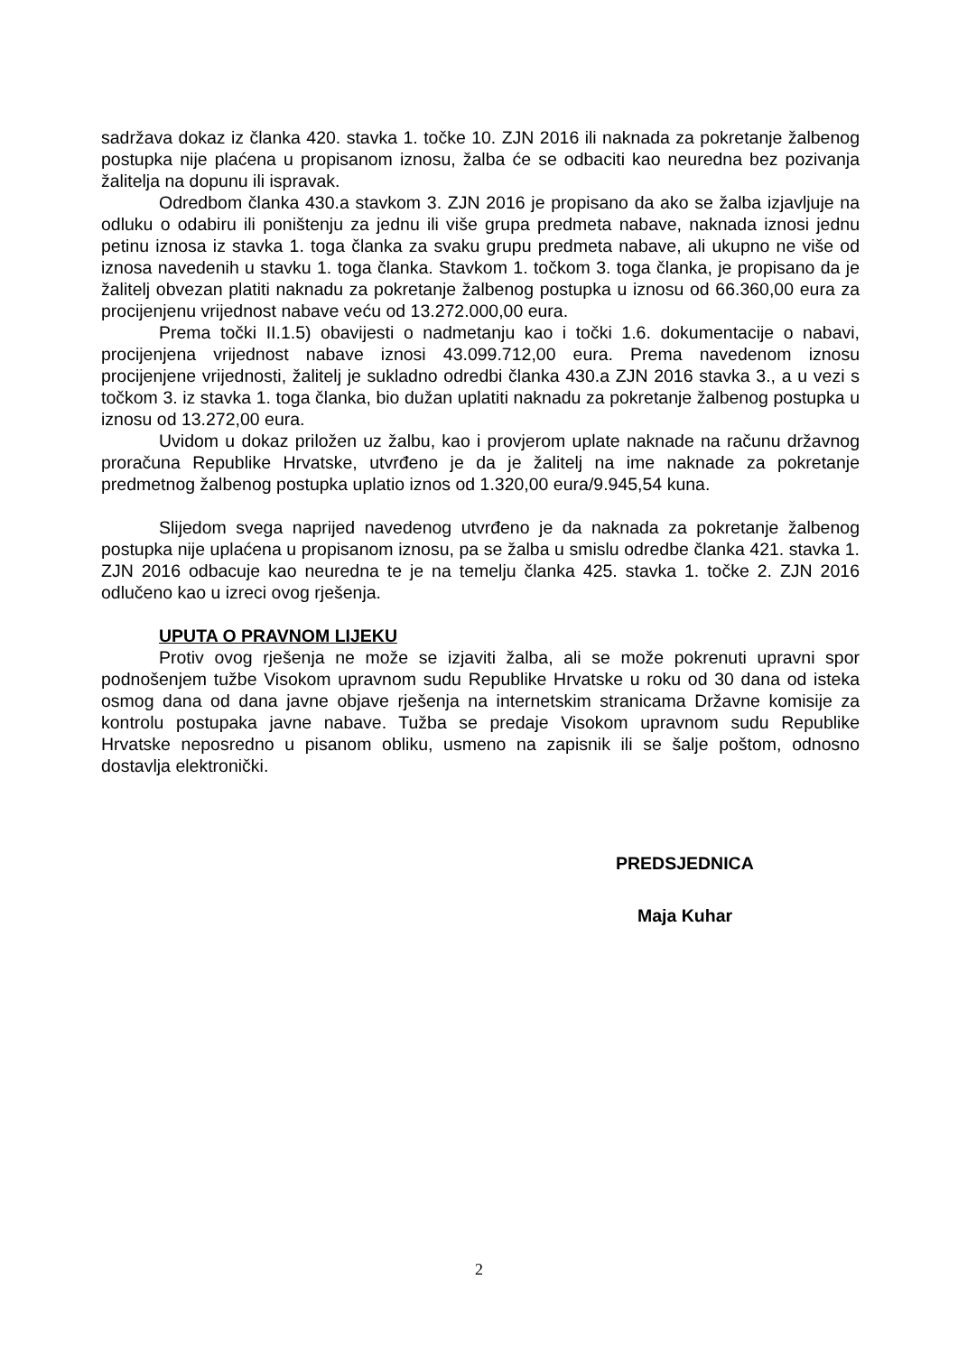sadržava dokaz iz članka 420. stavka 1. točke 10. ZJN 2016 ili naknada za pokretanje žalbenog postupka nije plaćena u propisanom iznosu, žalba će se odbaciti kao neuredna bez pozivanja žalitelja na dopunu ili ispravak.
Odredbom članka 430.a stavkom 3. ZJN 2016 je propisano da ako se žalba izjavljuje na odluku o odabiru ili poništenju za jednu ili više grupa predmeta nabave, naknada iznosi jednu petinu iznosa iz stavka 1. toga članka za svaku grupu predmeta nabave, ali ukupno ne više od iznosa navedenih u stavku 1. toga članka. Stavkom 1. točkom 3. toga članka, je propisano da je žalitelj obvezan platiti naknadu za pokretanje žalbenog postupka u iznosu od 66.360,00 eura za procijenjenu vrijednost nabave veću od 13.272.000,00 eura.
Prema točki II.1.5) obavijesti o nadmetanju kao i točki 1.6. dokumentacije o nabavi, procijenjena vrijednost nabave iznosi 43.099.712,00 eura. Prema navedenom iznosu procijenjene vrijednosti, žalitelj je sukladno odredbi članka 430.a ZJN 2016 stavka 3., a u vezi s točkom 3. iz stavka 1. toga članka, bio dužan uplatiti naknadu za pokretanje žalbenog postupka u iznosu od 13.272,00 eura.
Uvidom u dokaz priložen uz žalbu, kao i provjerom uplate naknade na računu državnog proračuna Republike Hrvatske, utvrđeno je da je žalitelj na ime naknade za pokretanje predmetnog žalbenog postupka uplatio iznos od 1.320,00 eura/9.945,54 kuna.
Slijedom svega naprijed navedenog utvrđeno je da naknada za pokretanje žalbenog postupka nije uplaćena u propisanom iznosu, pa se žalba u smislu odredbe članka 421. stavka 1. ZJN 2016 odbacuje kao neuredna te je na temelju članka 425. stavka 1. točke 2. ZJN 2016 odlučeno kao u izreci ovog rješenja.
UPUTA O PRAVNOM LIJEKU
Protiv ovog rješenja ne može se izjaviti žalba, ali se može pokrenuti upravni spor podnošenjem tužbe Visokom upravnom sudu Republike Hrvatske u roku od 30 dana od isteka osmog dana od dana javne objave rješenja na internetskim stranicama Državne komisije za kontrolu postupaka javne nabave. Tužba se predaje Visokom upravnom sudu Republike Hrvatske neposredno u pisanom obliku, usmeno na zapisnik ili se šalje poštom, odnosno dostavlja elektronički.
PREDSJEDNICA
Maja Kuhar
2